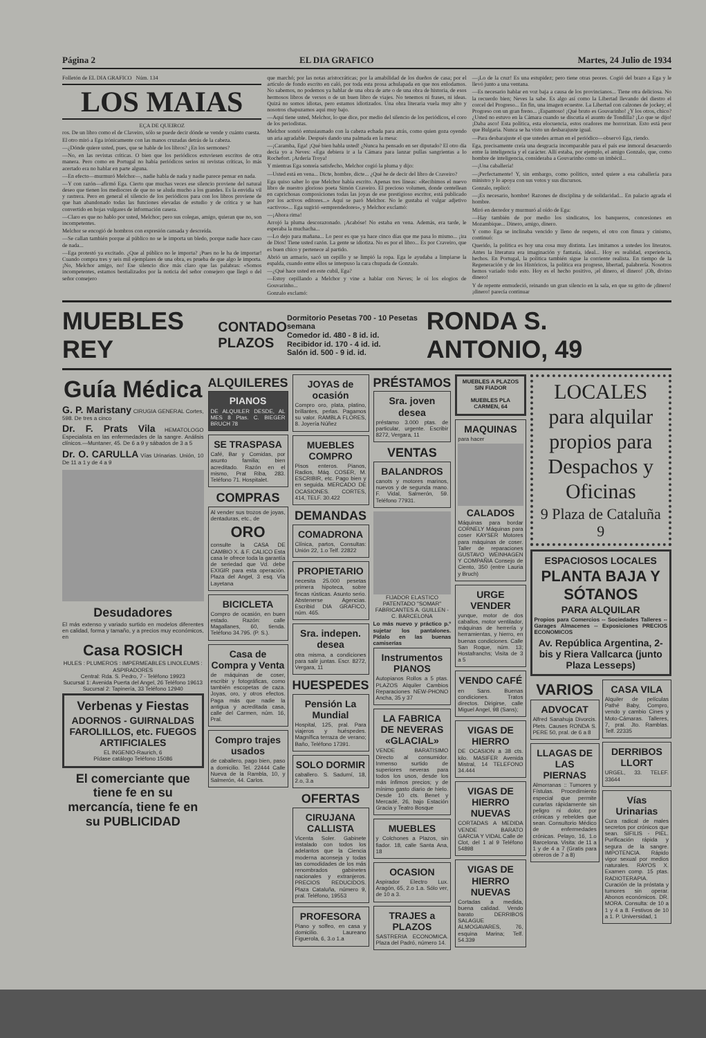Página 2 EL DIA GRAFICO Martes, 24 Julio de 1934
Folletón de EL DIA GRAFICO Núm. 134
LOS MAIAS
EÇA DE QUEIROZ
ros. De un libro como el de Claveiro, sólo se puede decir dónde se vende y cuánto cuesta.
El otro miró a Ega irónicamente con las manos cruzadas detrás de la cabeza.
—¿Dónde quiere usted, pues, que se hable de los libros? ¿En los sermones?
—No, en las revistas críticas. O bien que los periódicos estuviesen escritos de otra manera. Pero como en Portugal no había periódicos serios ni revistas críticas, lo más acertado era no hablar en parte alguna.
—En efecto—murmuró Melchor—, nadie habla de nada y nadie parece pensar en nada.
—Y con razón—afirmó Ega. Cierto que muchas veces ese silencio proviene del natural deseo que tienen los mediocres de que no se aluda mucho a los grandes. Es la envidia vil y rastrera. Pero en general el silencio de los periódicos para con los libros proviene de que han abandonado todas las funciones elevadas de estudio y de crítica y se han convertido en hojas vulgares de información casera.
—Claro es que no hablo por usted, Melchor; pero sus colegas, amigo, quieran que no, son incompetentes.
Melchor se encogió de hombros con expresión cansada y descreída.
—Se callan también porque al público no se le importa un bledo, porque nadie hace caso de nada...
—Ega protestó ya excitado. ¿Que al público no le importa? ¡Pues no le ha de importar! Cuando compra tres y seis mil ejemplares de una obra, es prueba de que algo le importa. ¡No, Melchor amigo, no! Ese silencio dice más claro que las palabras: «Somos incompetentes, estamos bestializados por la noticia del señor consejero que llegó o del señor consejero
que marchó; por las notas aristocráticas; por la amabilidad de los dueños de casa; por el artículo de fondo escrito en caló, por toda esta prosa achulapada en que nos enlodamos. No sabemos, no podemos ya hablar de una obra de arte o de una obra de historia, de esos hermosos libros de versos o de un buen libro de viajes. No tenemos ni frases, ni ideas. Quizá no somos idiotas, pero estamos idiotizados. Una obra literaria vuela muy alto y nosotros chapuzamos aquí muy bajo.
—Aquí tiene usted, Melchor, lo que dice, por medio del silencio de los periódicos, el coro de los periodistas.
Melchor sonrió entusiasmado con la cabeza echada para atrás, como quien goza oyendo un aria agradable. Después dando una palmada en la mesa:
—¡Caramba, Ega! ¡Qué bien habla usted! ¿Nunca ha pensado en ser diputado? El otro día decía yo a Neves: «Ega debiera ir a la Cámara para lanzar pullas sangrientas a lo Rochefort. ¡Ardería Troya!
Y mientras Ega sonreía satisfecho, Melchor cogió la pluma y dijo:
—Usted está en vena... Dicte, hombre, dicte... ¿Qué he de decir del libro de Craveiro?
Ega quiso saber lo que Melchor había escrito. Apenas tres líneas: «Recibimos el nuevo libro de nuestro glorioso poeta Simón Craveiro. El precioso volumen, donde centellean en caprichosas composiciones todas las joyas de ese prestigioso escritor, está publicado por los activos editores...» Aquí se paró Melchor. No le gustaba el vulgar adjetivo «activos»... Ega sugirió «emprendedores», y Melchor exclamó:
—¡Ahora rima!
Arrojó la pluma descorazonado. ¡Acabóse! No estaba en vena. Además, era tarde, le esperaba la muchacha...
—Lo dejo para mañana... Lo peor es que ya hace cinco días que me pasa lo mismo... ¡ira de Dios! Tiene usted razón. La gente se idiotiza. No es por el libro... Es por Craveiro, que es buen chico y pertenece al partido.
Abrió un armario, sacó un cepillo y se limpió la ropa. Ega le ayudaba a limpiarse la espalda, cuando entre ellos se interpuso la cara chupada de Gonzalo.
—¿Qué hace usted en este cubil, Ega?
—Estoy cepillando a Melchor y vine a hablar con Neves; le oí los elogios de Gouvarinho...
Gonzalo exclamó:
—¡Lo de la cruz! Es una estupidez; pero tiene otras peores. Cogió del brazo a Ega y le llevó junto a una ventana.
—Es necesario hablar en voz baja a causa de los provincianos... Tiene otra deliciosa. No la recuerdo bien; Neves la sabe. Es algo así como la Libertad llevando del diestro el corcel del Progreso... En fin, una imagen ecuestre. La Libertad con calzones de jockey; el Progreso con un gran freno... ¡Espantoso! ¡Qué bruto es Gouvarinho! ¿Y los otros, chico? ¿Usted no estuvo en la Cámara cuando se discutía el asunto de Tondilla? ¡Lo que se dijo! ¡Daba asco! Esta política, esta elocuencia, estos oradores me horrorizan. Esto está peor que Bulgaria. Nunca se ha visto un desbarajuste igual.
—Para desbarajuste el que ustedes arman en el periódico—observó Ega, riendo.
Ega, precisamente creía una desgracia incomparable para el país ese inmoral desacuerdo entre la inteligencia y el carácter. Allí estaba, por ejemplo, el amigo Gonzalo, que, como hombre de inteligencia, consideraba a Gouvarinho como un imbécil...
—¡Una caballería!
—¡Perfectamente! Y, sin embargo, como político, usted quiere a esa caballería para ministro y lo apoya con sus votos y sus discursos.
Gonzalo, replicó:
—¡Es necesario, hombre! Razones de disciplina y de solidaridad... En palacio agrada el hombre.
Miró en derredor y murmuró al oído de Ega:
—Hay también de por medio los sindicatos, los banqueros, concesiones en Mozambique... Dinero, amigo, dinero.
Y como Ega se inclinaba vencido y lleno de respeto, el otro con finura y cinismo, continuó:
Querido, la política es hoy una cosa muy distinta. Les imitamos a ustedes los literatos. Antes la literatura era imaginación y fantasía, ideal... Hoy es realidad, experiencia, hechos. En Portugal, la política también sigue la corriente realista. En tiempo de la Regeneración y de los Históricos, la política era progreso, libertad, palabrería. Nosotros hemos variado todo esto. Hoy es el hecho positivo, ¡el dinero, el dinero! ¡Oh, divino dinero!
Y de repente enmudeció, reinando un gran silencio en la sala, en que su grito de ¡dinero! ¡dinero! parecía continuar
MUEBLES REY CONTADO
PLAZOS Dormitorio Pesetas 700 - 10 Pesetas semana
Comedor id. 480 - 8 id. id.
Recibidor id. 170 - 4 id. id.
Salón id. 500 - 9 id. id. RONDA S. ANTONIO, 49
Guía Médica
G. P. Maristany CIRUGIA GENERAL Cortes, 598. De tres a cinco
Dr. F. Prats Vila HEMATOLOGO Especialista en las enfermedades de la sangre. Análisis clínicos.—Muntaner, 45. De 6 a 9 y sábados de 3 a 5
Dr. O. CARULLA Vías Urinarias. Unión, 10 De 11 a 1 y de 4 a 9
Desudadores
El más extenso y variado surtido en modelos diferentes en calidad, forma y tamaño, y a precios muy económicos, en
Casa ROSICH
HULES : PLUMEROS : IMPERMEABLES LINOLEUMS : ASPIRADORES
Central: Rda. S. Pedro, 7 - Teléfono 19923
Sucursal 1: Avenida Puerta del Angel, 26 Teléfono 19613
Sucursal 2: Tapinería, 33 Teléfono 12940
Verbenas y Fiestas
ADORNOS - GUIRNALDAS FAROLILLOS, etc. FUEGOS ARTIFICIALES
EL INGENIO-Raurich, 6
Pídase catálogo Teléfono 15086
El comerciante que tiene fe en su mercancía, tiene fe en su PUBLICIDAD
ALQUILERES
PIANOS
DE ALQUILER DESDE, AL MES 8 Ptas. C. BIEGER BRUCH 78
SE TRASPASA
Café, Bar y Comidas, por asunto familia; bien acreditado. Razón en el mismo, Prat Riba, 283. Teléfono 71. Hospitalet.
COMPRAS
Al vender sus trozos de joyas, dentaduras, etc., de
ORO
consulte la CASA DE CAMBIO X. & F. CALICO Esta casa le ofrece toda la garantía de seriedad que Vd. debe EXIGIR para esta operación. Plaza del Angel, 3 esq. Vía Layetana
BICICLETA
Compro de ocasión, en buen estado. Razón: calle Magallanes, 60, tienda. Teléfono 34.795. (P. S.).
Casa de Compra y Venta
de máquinas de coser, escribir y fotográficas, como también escopetas de caza. Joyas, oro, y otros efectos. Paga más que nadie la antigua y acreditada casa, calle del Carmen, núm. 16, Pral.
Compro trajes usados
de caballero, pago bien, paso a domicilio. Tel. 22444 Calle Nueva de la Rambla, 10, y Salmerón, 44. Carlos.
JOYAS de ocasión
Compro oro, plata, platino, brillantes, perlas. Pagamos su valor. RAMBLA FLORES, 8. Joyería Núñez
MUEBLES COMPRO
Pisos enteros. Pianos, Radios, Máq. COSER, M. ESCRIBIR, etc. Pago bien y en seguida. MERCADO DE OCASIONES. CORTES, 414, TELF. 30.422
DEMANDAS
COMADRONA
Clínica, partos, Consultas: Unión 22, 1.o Telf. 22822
PROPIETARIO
necesita 25.000 pesetas primera hipoteca, sobre fincas rústicas. Asunto serio. Abstenerse Agencias. Escribid DIA GRAFICO, núm. 465.
Sra. indepen. desea
otra misma, a condiciones para salir juntas. Escr. 8272, Vergara, 11
HUESPEDES
Pensión La Mundial
Hospital, 125, pral. Para viajeros y huéspedes. Magnífica terraza de verano; Baño, Teléfono 17391.
SOLO DORMIR
caballero. S. Sadurní, 18, 2.o, 3.a
OFERTAS
CIRUJANA CALLISTA
Vicenta Soler. Gabinete instalado con todos los adelantos que la Ciencia moderna aconseja y todas las comodidades de los más renombrados gabinetes nacionales y extranjeros. PRECIOS REDUCIDOS. Plaza Cataluña, número 9, pral. Teléfono, 19553
PROFESORA
Piano y solfeo, en casa y domicilio. Laureano Figuerola, 6, 3.o 1.a
PRÉSTAMOS
Sra. joven desea
préstamo 3.000 ptas. de particular, urgente. Escribir 8272, Vergara, 11
VENTAS
BALANDROS
canots y motores marinos, nuevos y de segunda mano. F. Vidal, Salmerón, 59. Teléfono 77931.
FIJADOR ELASTICO PATENTADO "SOMAR" FABRICANTES A. GUILLEN - C. BARCELONA
Lo más nuevo y práctico p.º sujetar los pantalones. Pídalo en las buenas camiserías
Instrumentos PIANOS
Autopianos Rollos a 5 ptas. PLAZOS Alquiler Cambios Reparaciones NEW-PHONO Ancha, 35 y 37
LA FABRICA DE NEVERAS «GLACIAL»
VENDE BARATISIMO Directo al consumidor. Inmenso surtido de superiores neveras para todos los usos, desde los más ínfimos precios; y de mínimo gasto diario de hielo. Desde 10 cts. Benet y Mercadé, 26, bajo Estación Gracia y Teatro Bosque
MUEBLES
y Colchones a Plazos, sin fiador. 18, calle Santa Ana, 18
OCASION
Aspirador Electro Lux. Aragón, 65, 2.o 1.a. Sólo ver, de 10 a 3.
TRAJES a PLAZOS
SASTRERIA ECONOMICA. Plaza del Padró, número 14.
MUEBLES A PLAZOS SIN FIADOR
MUEBLES PLA CARMEN, 64
MAQUINAS
para hacer
CALADOS
Máquinas para bordar CORNELY Máquinas para coser KAYSER Motores para máquinas de coser. Taller de reparaciones GUSTAVO WEINHAGEN Y COMPAÑIA Consejo de Ciento, 350 (entre Lauria y Bruch)
URGE VENDER
yunque, motor de dos caballos, motor ventilador, máquinas de herrería y herramientas, y hierro, en buenas condiciones. Calle San Roque, núm. 13; Hostafranchs; Visita de 3 a 5
VENDO CAFÉ
en Sans. Buenas condiciones. Tratos directos. Dirigirse, calle Miguel Angel, 98 (Sans);
VIGAS DE HIERRO
DE OCASION a 38 cts. kilo. MASIFER Avenida Mistral, 14 TELEFONO 34.444
VIGAS DE HIERRO NUEVAS
CORTADAS A MEDIDA VENDE BARATO GARCIA Y VIDAL Calle de Clot, del 1 al 9 Teléfono 54898
VIGAS DE HIERRO NUEVAS
Cortadas a medida, buena calidad. Vendo barato DERRIBOS SALAGUE ALMOGAVARES, 76, esquina Marina; Telf. 54.339
LOCALES para alquilar propios para Despachos y Oficinas
9 Plaza de Cataluña 9
ESPACIOSOS LOCALES
PLANTA BAJA Y SÓTANOS
PARA ALQUILAR
Propios para Comercios -- Sociedades Talleres -- Garages Almacenes -- Exposiciones PRECIOS ECONOMICOS
Av. República Argentina, 2-bis y Riera Vallcarca (junto Plaza Lesseps)
VARIOS
ADVOCAT
Alfred Sanahuja Divorcis. Plets. Causes RONDA S. PERE 50, pral. de 6 a 8
LLAGAS DE LAS PIERNAS
Almorranas :: Tumores y Fístulas. Procedimiento especial que permite curarlas rápidamente sin peligro ni dolor, por crónicas y rebeldes que sean. Consultorio Médico de enfermedades crónicas. Pelayo, 16, 1.o Barcelona. Visita: de 11 a 1 y de 4 a 7 (Gratis para obreros de 7 a 8)
CASA VILA
Alquiler de películas Pathé Baby, Compro, vendo y cambio Cines y Moto-Cámaras. Talleres, 7, pral. Jto. Ramblas. Telf. 22335
DERRIBOS LLORT
URGEL, 33. TELEF. 33644
Vías Urinarias
Cura radical de males secretos por crónicos que sean. SIFILIS - PIEL. Purificación rápida y segura de la sangre. IMPOTENCIA. Rápido vigor sexual por medios naturales. RAYOS X. Examen comp. 15 ptas. RADIOTERAPIA. Curación de la próstata y tumores sin operar. Abonos económicos. DR. MORA. Consulta: de 10 a 1 y 4 a 8. Festivos de 10 a 1. P. Universidad, 1